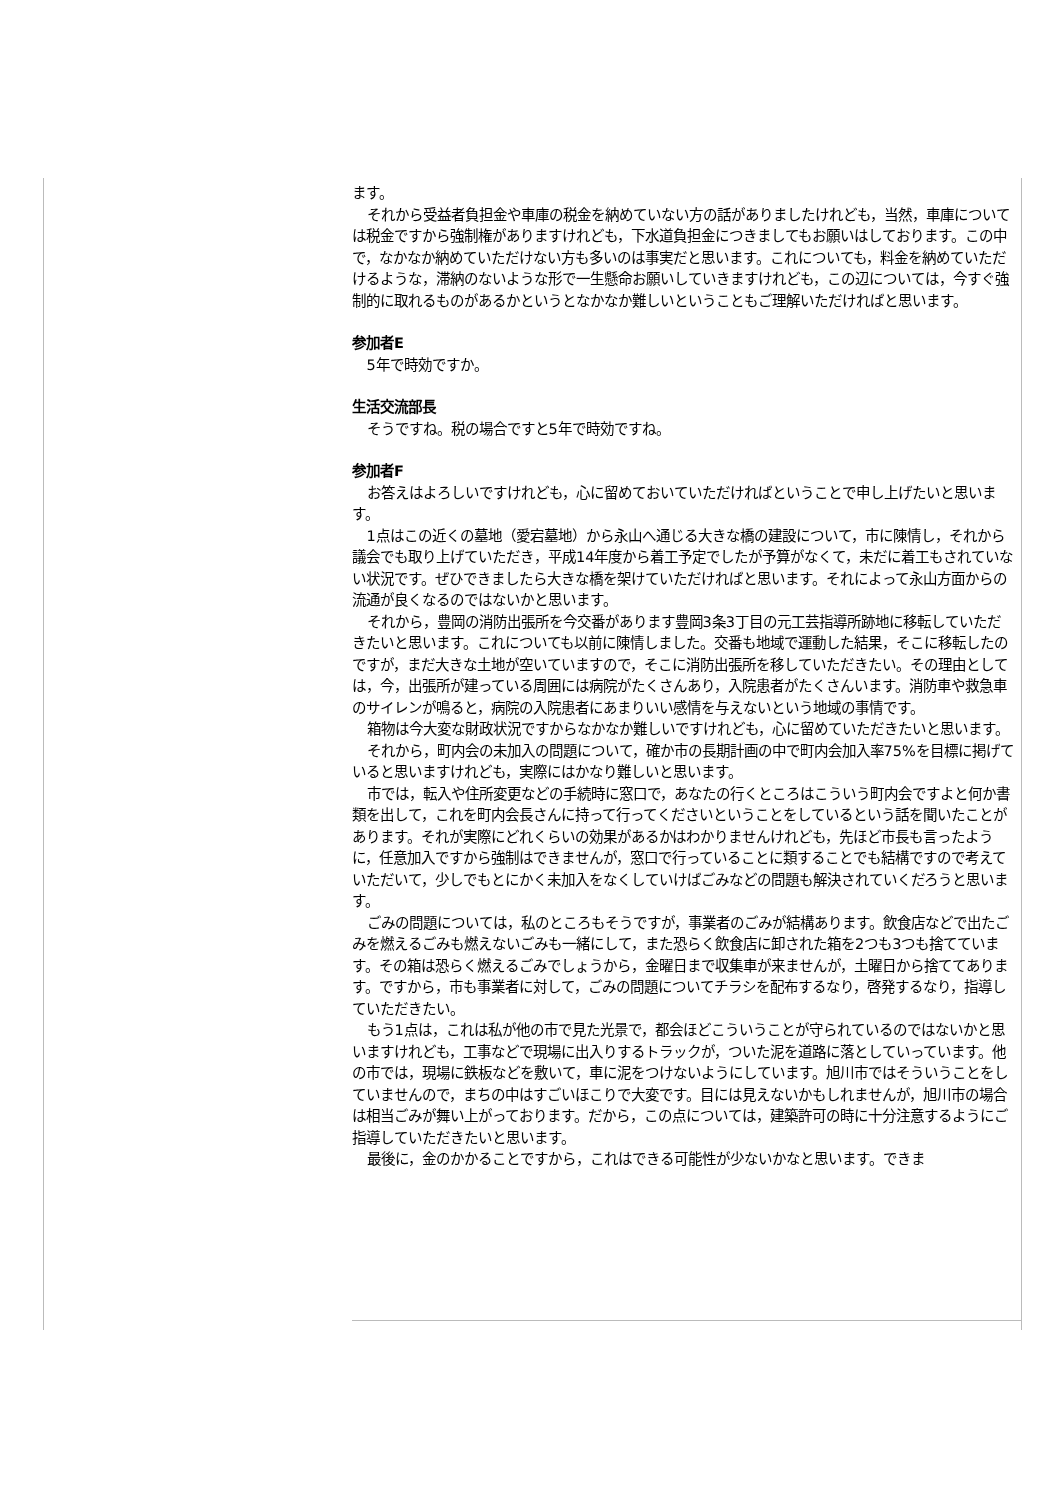ます。
それから受益者負担金や車庫の税金を納めていない方の話がありましたけれども，当然，車庫については税金ですから強制権がありますけれども，下水道負担金につきましてもお願いはしております。この中で，なかなか納めていただけない方も多いのは事実だと思います。これについても，料金を納めていただけるような，滞納のないような形で一生懸命お願いしていきますけれども，この辺については，今すぐ強制的に取れるものがあるかというとなかなか難しいということもご理解いただければと思います。
参加者E
5年で時効ですか。
生活交流部長
そうですね。税の場合ですと5年で時効ですね。
参加者F
お答えはよろしいですけれども，心に留めておいていただければということで申し上げたいと思います。
1点はこの近くの墓地（愛宕墓地）から永山へ通じる大きな橋の建設について，市に陳情し，それから議会でも取り上げていただき，平成14年度から着工予定でしたが予算がなくて，未だに着工もされていない状況です。ぜひできましたら大きな橋を架けていただければと思います。それによって永山方面からの流通が良くなるのではないかと思います。
それから，豊岡の消防出張所を今交番があります豊岡3条3丁目の元工芸指導所跡地に移転していただきたいと思います。これについても以前に陳情しました。交番も地域で運動した結果，そこに移転したのですが，まだ大きな土地が空いていますので，そこに消防出張所を移していただきたい。その理由としては，今，出張所が建っている周囲には病院がたくさんあり，入院患者がたくさんいます。消防車や救急車のサイレンが鳴ると，病院の入院患者にあまりいい感情を与えないという地域の事情です。
箱物は今大変な財政状況ですからなかなか難しいですけれども，心に留めていただきたいと思います。
それから，町内会の未加入の問題について，確か市の長期計画の中で町内会加入率75%を目標に掲げていると思いますけれども，実際にはかなり難しいと思います。
市では，転入や住所変更などの手続時に窓口で，あなたの行くところはこういう町内会ですよと何か書類を出して，これを町内会長さんに持って行ってくださいということをしているという話を聞いたことがあります。それが実際にどれくらいの効果があるかはわかりませんけれども，先ほど市長も言ったように，任意加入ですから強制はできませんが，窓口で行っていることに類することでも結構ですので考えていただいて，少しでもとにかく未加入をなくしていけばごみなどの問題も解決されていくだろうと思います。
ごみの問題については，私のところもそうですが，事業者のごみが結構あります。飲食店などで出たごみを燃えるごみも燃えないごみも一緒にして，また恐らく飲食店に卸された箱を2つも3つも捨てています。その箱は恐らく燃えるごみでしょうから，金曜日まで収集車が来ませんが，土曜日から捨ててあります。ですから，市も事業者に対して，ごみの問題についてチラシを配布するなり，啓発するなり，指導していただきたい。
もう1点は，これは私が他の市で見た光景で，都会ほどこういうことが守られているのではないかと思いますけれども，工事などで現場に出入りするトラックが，ついた泥を道路に落としていっています。他の市では，現場に鉄板などを敷いて，車に泥をつけないようにしています。旭川市ではそういうことをしていませんので，まちの中はすごいほこりで大変です。目には見えないかもしれませんが，旭川市の場合は相当ごみが舞い上がっております。だから，この点については，建築許可の時に十分注意するようにご指導していただきたいと思います。
最後に，金のかかることですから，これはできる可能性が少ないかなと思います。できま